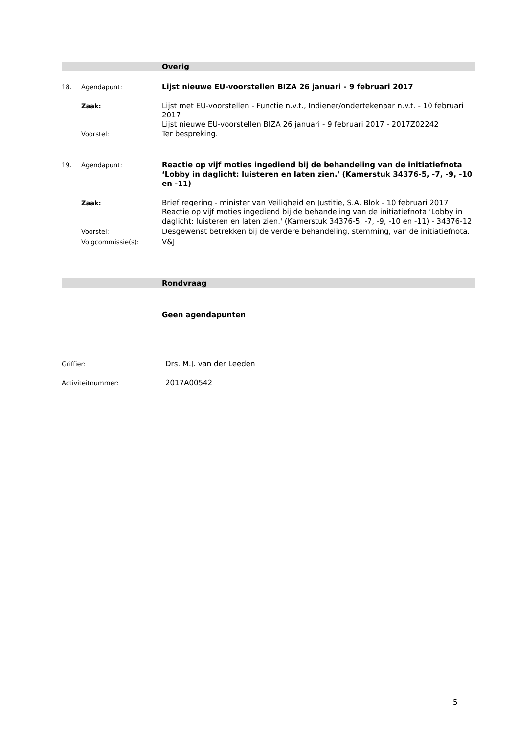Overig
18. Agendapunt:
Lijst nieuwe EU-voorstellen BIZA 26 januari - 9 februari 2017
Zaak:
Lijst met EU-voorstellen - Functie n.v.t., Indiener/ondertekenaar n.v.t. - 10 februari 2017
Lijst nieuwe EU-voorstellen BIZA 26 januari - 9 februari 2017 - 2017Z02242
Voorstel:
Ter bespreking.
19. Agendapunt:
Reactie op vijf moties ingediend bij de behandeling van de initiatiefnota ‘Lobby in daglicht: luisteren en laten zien.' (Kamerstuk 34376-5, -7, -9, -10 en -11)
Zaak:
Brief regering - minister van Veiligheid en Justitie, S.A. Blok - 10 februari 2017
Reactie op vijf moties ingediend bij de behandeling van de initiatiefnota ‘Lobby in daglicht: luisteren en laten zien.' (Kamerstuk 34376-5, -7, -9, -10 en -11) - 34376-12
Voorstel:
Desgewenst betrekken bij de verdere behandeling, stemming, van de initiatiefnota.
Volgcommissie(s):
V&J
Rondvraag
Geen agendapunten
Griffier:
Drs. M.J. van der Leeden
Activiteitnummer:
2017A00542
5